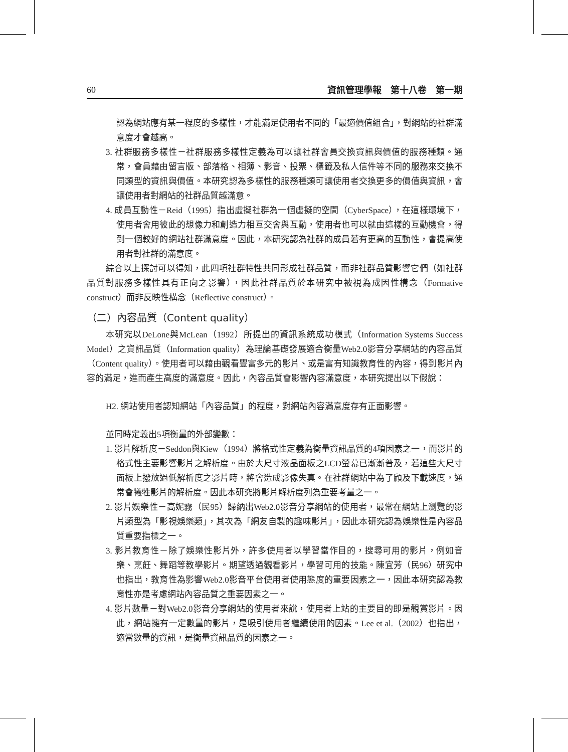60 資訊管理學報　第十八卷　第一期
認為網站應有某一程度的多樣性，才能滿足使用者不同的「最適價值組合」，對網站的社群滿意度才會越高。
3. 社群服務多樣性－社群服務多樣性定義為可以讓社群會員交換資訊與價值的服務種類。通常，會員藉由留言版、部落格、相簿、影音、投票、標籤及私人信件等不同的服務來交換不同類型的資訊與價值。本研究認為多樣性的服務種類可讓使用者交換更多的價值與資訊，會讓使用者對網站的社群品質越滿意。
4. 成員互動性－Reid（1995）指出虛擬社群為一個虛擬的空間（CyberSpace），在這樣環境下，使用者會用彼此的想像力和創造力相互交會與互動，使用者也可以就由這樣的互動機會，得到一個較好的網站社群滿意度。因此，本研究認為社群的成員若有更高的互動性，會提高使用者對社群的滿意度。
綜合以上探討可以得知，此四項社群特性共同形成社群品質，而非社群品質影響它們（如社群品質對服務多樣性具有正向之影響），因此社群品質於本研究中被視為成因性構念（Formative construct）而非反映性構念（Reflective construct）。
（二）內容品質（Content quality）
本研究以DeLone與McLean（1992）所提出的資訊系統成功模式（Information Systems Success Model）之資訊品質（Information quality）為理論基礎發展適合衡量Web2.0影音分享網站的內容品質（Content quality）。使用者可以藉由觀看豐富多元的影片、或是富有知識教育性的內容，得到影片內容的滿足，進而產生高度的滿意度。因此，內容品質會影響內容滿意度，本研究提出以下假說：
H2. 網站使用者認知網站「內容品質」的程度，對網站內容滿意度存有正面影響。
並同時定義出5項衡量的外部變數：
1. 影片解析度－Seddon與Kiew（1994）將格式性定義為衡量資訊品質的4項因素之一，而影片的格式性主要影響影片之解析度。由於大尺寸液晶面板之LCD螢幕已漸漸普及，若這些大尺寸面板上撥放過低解析度之影片時，將會造成影像失真。在社群網站中為了顧及下載速度，通常會犧牲影片的解析度。因此本研究將影片解析度列為重要考量之一。
2. 影片娛樂性－高妮霧（民95）歸納出Web2.0影音分享網站的使用者，最常在網站上瀏覽的影片類型為「影視娛樂類」，其次為「網友自製的趣味影片」，因此本研究認為娛樂性是內容品質重要指標之一。
3. 影片教育性－除了娛樂性影片外，許多使用者以學習當作目的，搜尋可用的影片，例如音樂、烹飪、舞蹈等教學影片。期望透過觀看影片，學習可用的技能。陳宜芳（民96）研究中也指出，教育性為影響Web2.0影音平台使用者使用態度的重要因素之一，因此本研究認為教育性亦是考慮網站內容品質之重要因素之一。
4. 影片數量－對Web2.0影音分享網站的使用者來說，使用者上站的主要目的即是觀賞影片。因此，網站擁有一定數量的影片，是吸引使用者繼續使用的因素。Lee et al.（2002）也指出，適當數量的資訊，是衡量資訊品質的因素之一。